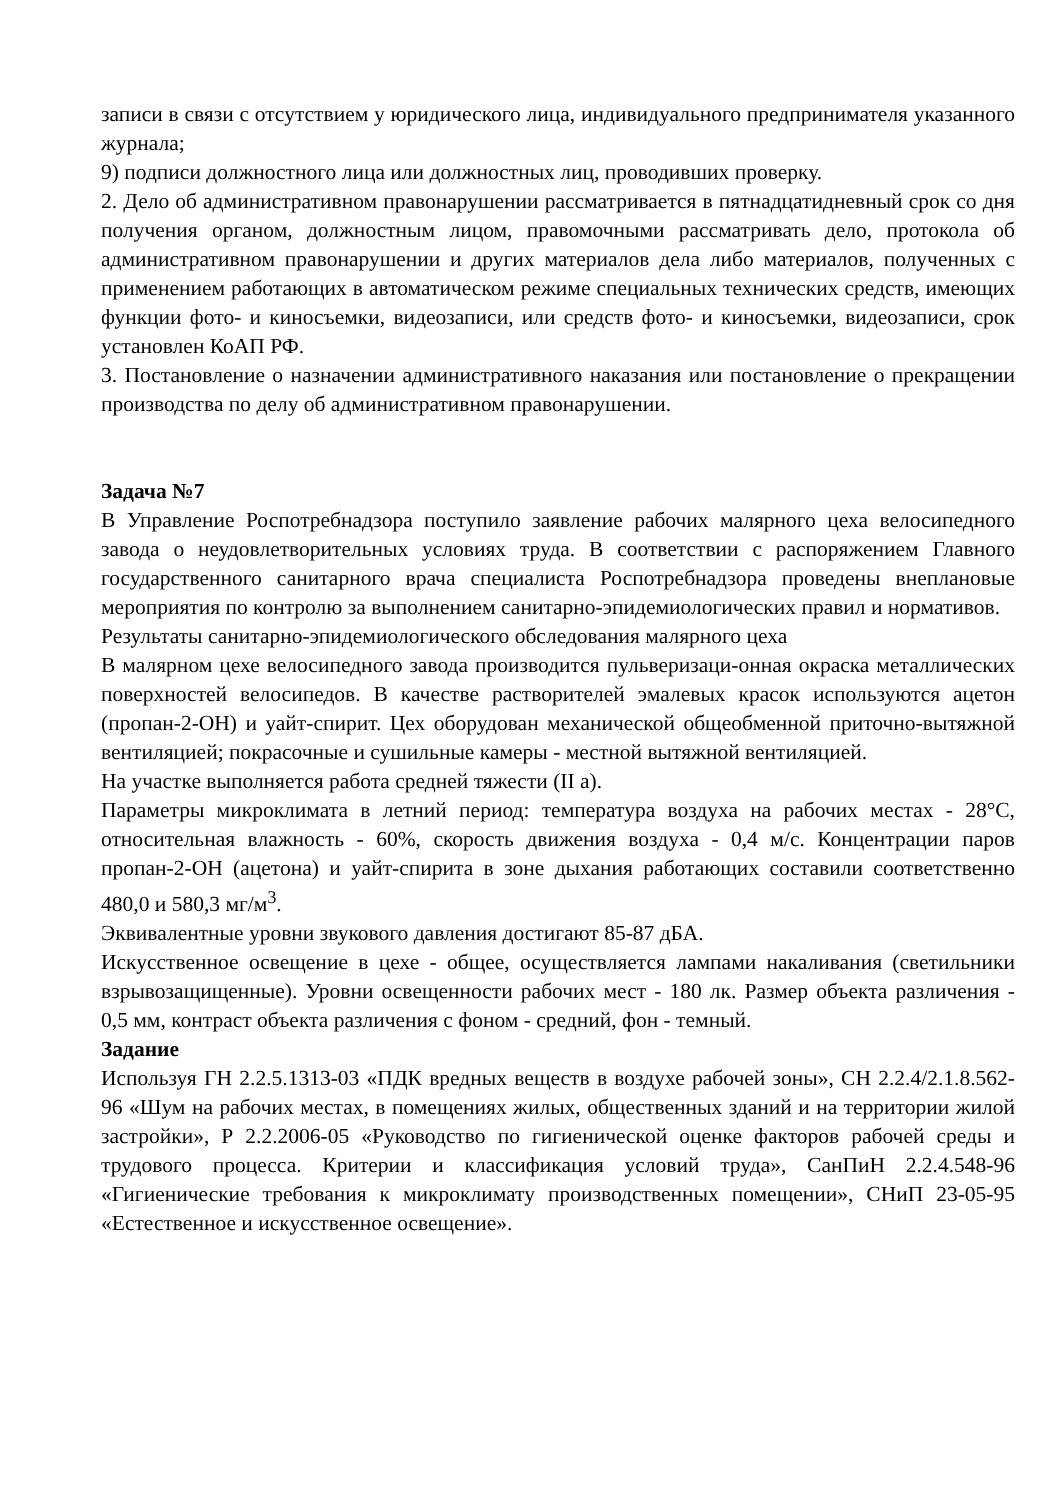записи в связи с отсутствием у юридического лица, индивидуального предпринимателя указанного журнала;
9) подписи должностного лица или должностных лиц, проводивших проверку.
2. Дело об административном правонарушении рассматривается в пятнадцатидневный срок со дня получения органом, должностным лицом, правомочными рассматривать дело, протокола об административном правонарушении и других материалов дела либо материалов, полученных с применением работающих в автоматическом режиме специальных технических средств, имеющих функции фото- и киносъемки, видеозаписи, или средств фото- и киносъемки, видеозаписи, срок установлен КоАП РФ.
3. Постановление о назначении административного наказания или постановление о прекращении производства по делу об административном правонарушении.
Задача №7
В Управление Роспотребнадзора поступило заявление рабочих малярного цеха велосипедного завода о неудовлетворительных условиях труда. В соответствии с распоряжением Главного государственного санитарного врача специалиста Роспотребнадзора проведены внеплановые мероприятия по контролю за выполнением санитарно-эпидемиологических правил и нормативов.
Результаты санитарно-эпидемиологического обследования малярного цеха
В малярном цехе велосипедного завода производится пульверизаци-онная окраска металлических поверхностей велосипедов. В качестве растворителей эмалевых красок используются ацетон (пропан-2-ОН) и уайт-спирит. Цех оборудован механической общеобменной приточно-вытяжной вентиляцией; покрасочные и сушильные камеры - местной вытяжной вентиляцией.
На участке выполняется работа средней тяжести (II а).
Параметры микроклимата в летний период: температура воздуха на рабочих местах - 28°С, относительная влажность - 60%, скорость движения воздуха - 0,4 м/с. Концентрации паров пропан-2-ОН (ацетона) и уайт-спирита в зоне дыхания работающих составили соответственно 480,0 и 580,3 мг/м<sup>3</sup>.
Эквивалентные уровни звукового давления достигают 85-87 дБА.
Искусственное освещение в цехе - общее, осуществляется лампами накаливания (светильники взрывозащищенные). Уровни освещенности рабочих мест - 180 лк. Размер объекта различения - 0,5 мм, контраст объекта различения с фоном - средний, фон - темный.
Задание
Используя ГН 2.2.5.1313-03 «ПДК вредных веществ в воздухе рабочей зоны», СН 2.2.4/2.1.8.562-96 «Шум на рабочих местах, в помещениях жилых, общественных зданий и на территории жилой застройки», Р 2.2.2006-05 «Руководство по гигиенической оценке факторов рабочей среды и трудового процесса. Критерии и классификация условий труда», СанПиН 2.2.4.548-96 «Гигиенические требования к микроклимату производственных помещении», СНиП 23-05-95 «Естественное и искусственное освещение».